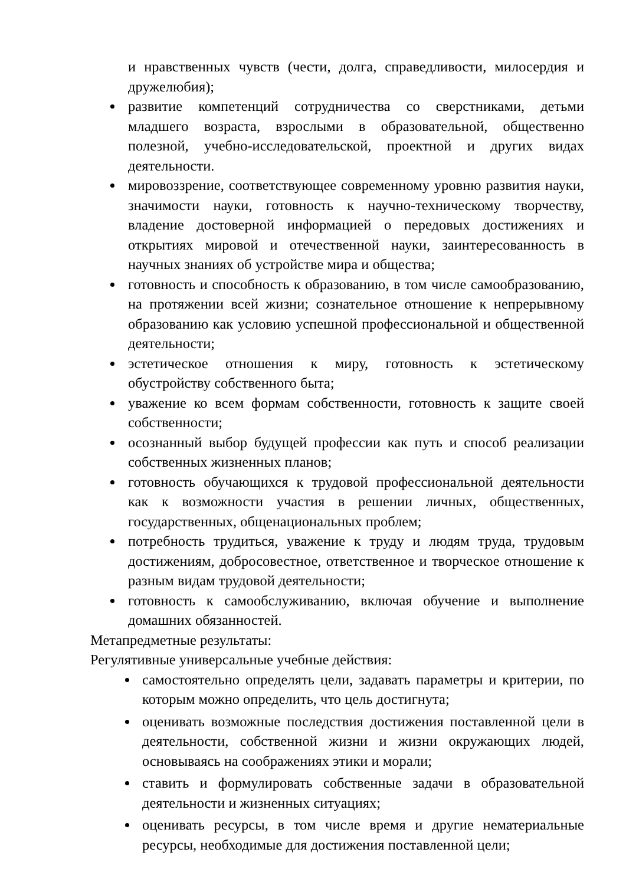и нравственных чувств (чести, долга, справедливости, милосердия и дружелюбия);
развитие компетенций сотрудничества со сверстниками, детьми младшего возраста, взрослыми в образовательной, общественно полезной, учебно-исследовательской, проектной и других видах деятельности.
мировоззрение, соответствующее современному уровню развития науки, значимости науки, готовность к научно-техническому творчеству, владение достоверной информацией о передовых достижениях и открытиях мировой и отечественной науки, заинтересованность в научных знаниях об устройстве мира и общества;
готовность и способность к образованию, в том числе самообразованию, на протяжении всей жизни; сознательное отношение к непрерывному образованию как условию успешной профессиональной и общественной деятельности;
эстетическое отношения к миру, готовность к эстетическому обустройству собственного быта;
уважение ко всем формам собственности, готовность к защите своей собственности;
осознанный выбор будущей профессии как путь и способ реализации собственных жизненных планов;
готовность обучающихся к трудовой профессиональной деятельности как к возможности участия в решении личных, общественных, государственных, общенациональных проблем;
потребность трудиться, уважение к труду и людям труда, трудовым достижениям, добросовестное, ответственное и творческое отношение к разным видам трудовой деятельности;
готовность к самообслуживанию, включая обучение и выполнение домашних обязанностей.
Метапредметные результаты:
Регулятивные универсальные учебные действия:
самостоятельно определять цели, задавать параметры и критерии, по которым можно определить, что цель достигнута;
оценивать возможные последствия достижения поставленной цели в деятельности, собственной жизни и жизни окружающих людей, основываясь на соображениях этики и морали;
ставить и формулировать собственные задачи в образовательной деятельности и жизненных ситуациях;
оценивать ресурсы, в том числе время и другие нематериальные ресурсы, необходимые для достижения поставленной цели;